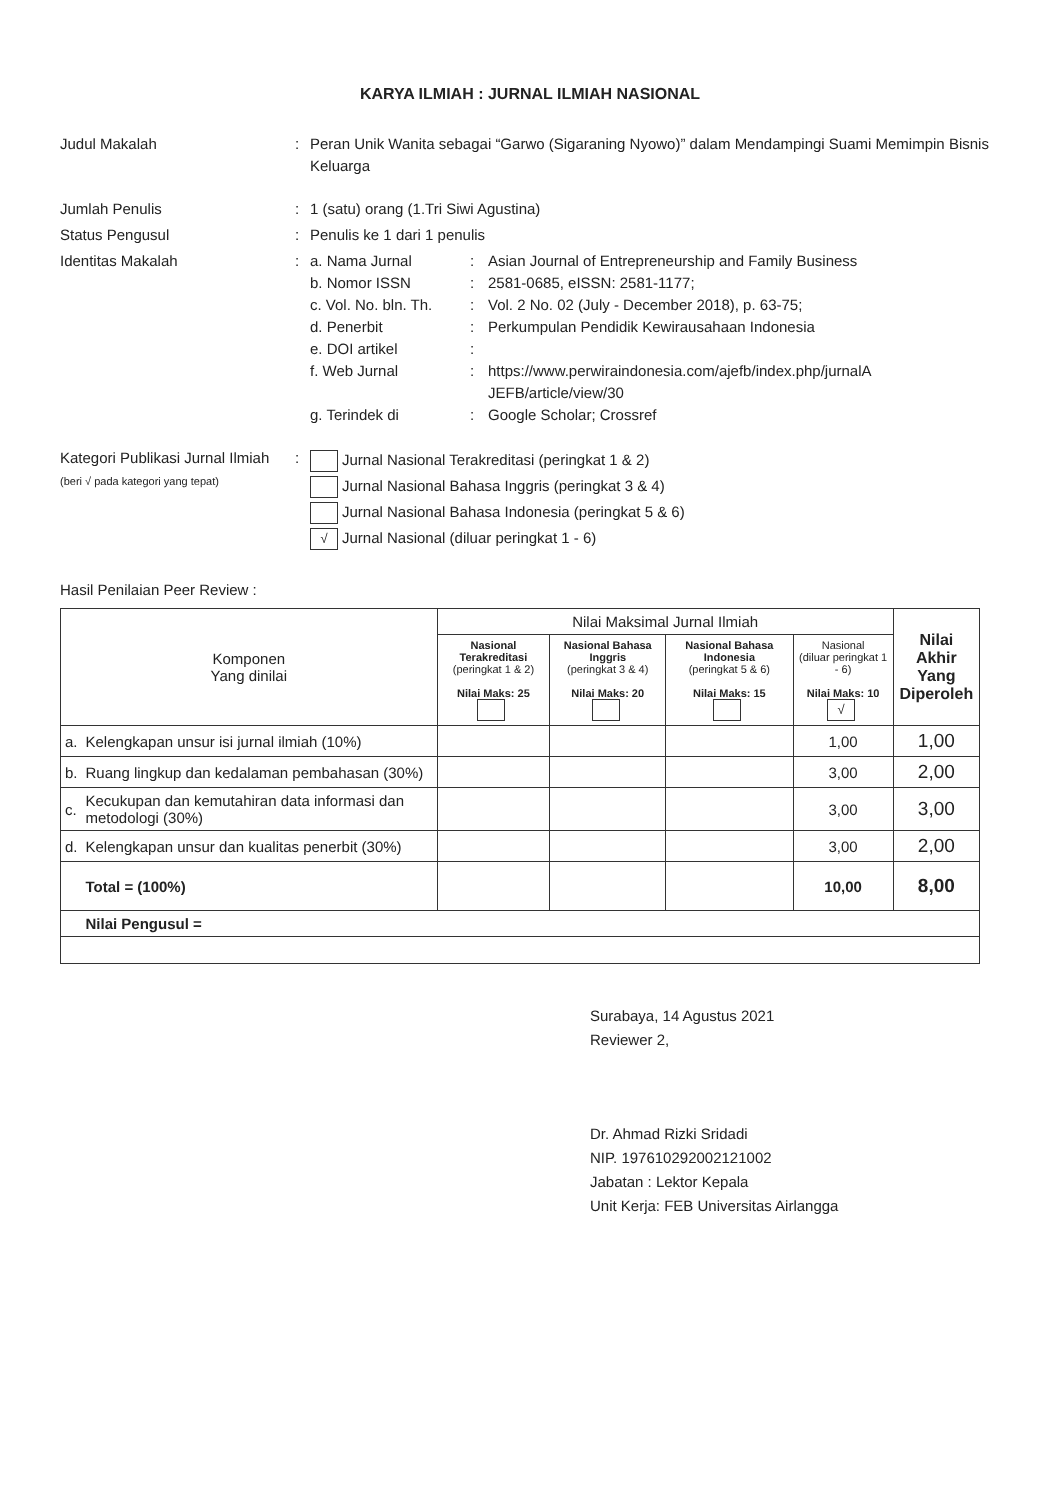KARYA ILMIAH : JURNAL ILMIAH NASIONAL
Judul Makalah : Peran Unik Wanita sebagai “Garwo (Sigaraning Nyowo)” dalam Mendampingi Suami Memimpin Bisnis Keluarga
Jumlah Penulis : 1 (satu) orang (1.Tri Siwi Agustina)
Status Pengusul : Penulis ke 1 dari 1 penulis
Identitas Makalah : a. Nama Jurnal : Asian Journal of Entrepreneurship and Family Business
b. Nomor ISSN : 2581-0685, eISSN: 2581-1177;
c. Vol. No. bln. Th.
: Vol. 2 No. 02 (July - December 2018), p. 63-75;
d. Penerbit : Perkumpulan Pendidik Kewirausahaan Indonesia
e. DOI artikel :
f. Web Jurnal : https://www.perwiraindonesia.com/ajefb/index.php/jurnalA
JEFB/article/view/30
g. Terindek di : Google Scholar; Crossref
Kategori Publikasi Jurnal Ilmiah (beri √ pada kategori yang tepat)
:
Jurnal Nasional Terakreditasi (peringkat 1 & 2)
Jurnal Nasional Bahasa Inggris (peringkat 3 & 4)
Jurnal Nasional Bahasa Indonesia (peringkat 5 & 6)
√ Jurnal Nasional (diluar peringkat 1 - 6)
Hasil Penilaian Peer Review :
| Komponen Yang dinilai | | Nilai Maksimal Jurnal Ilmiah | | | | Nilai Akhir Yang Diperoleh |
| --- | --- | --- | --- | --- | --- | --- |
| | | Nasional Terakreditasi (peringkat 1 & 2) Nilai Maks: 25 | Nasional Bahasa Inggris (peringkat 3 & 4) Nilai Maks: 20 | Nasional Bahasa Indonesia (peringkat 5 & 6) Nilai Maks: 15 | Nasional (diluar peringkat 1 - 6) Nilai Maks: 10 √ | |
| a. | Kelengkapan unsur isi jurnal ilmiah (10%) | | | | 1,00 | 1,00 |
| b. | Ruang lingkup dan kedalaman pembahasan (30%) | | | | 3,00 | 2,00 |
| c. | Kecukupan dan kemutahiran data informasi dan metodologi (30%) | | | | 3,00 | 3,00 |
| d. | Kelengkapan unsur dan kualitas penerbit (30%) | | | | 3,00 | 2,00 |
| | Total = (100%) | | | | 10,00 | 8,00 |
| | Nilai Pengusul = | | | | | |
Surabaya, 14 Agustus 2021
Reviewer 2,
Dr. Ahmad Rizki Sridadi
NIP. 197610292002121002
Jabatan : Lektor Kepala
Unit Kerja: FEB Universitas Airlangga